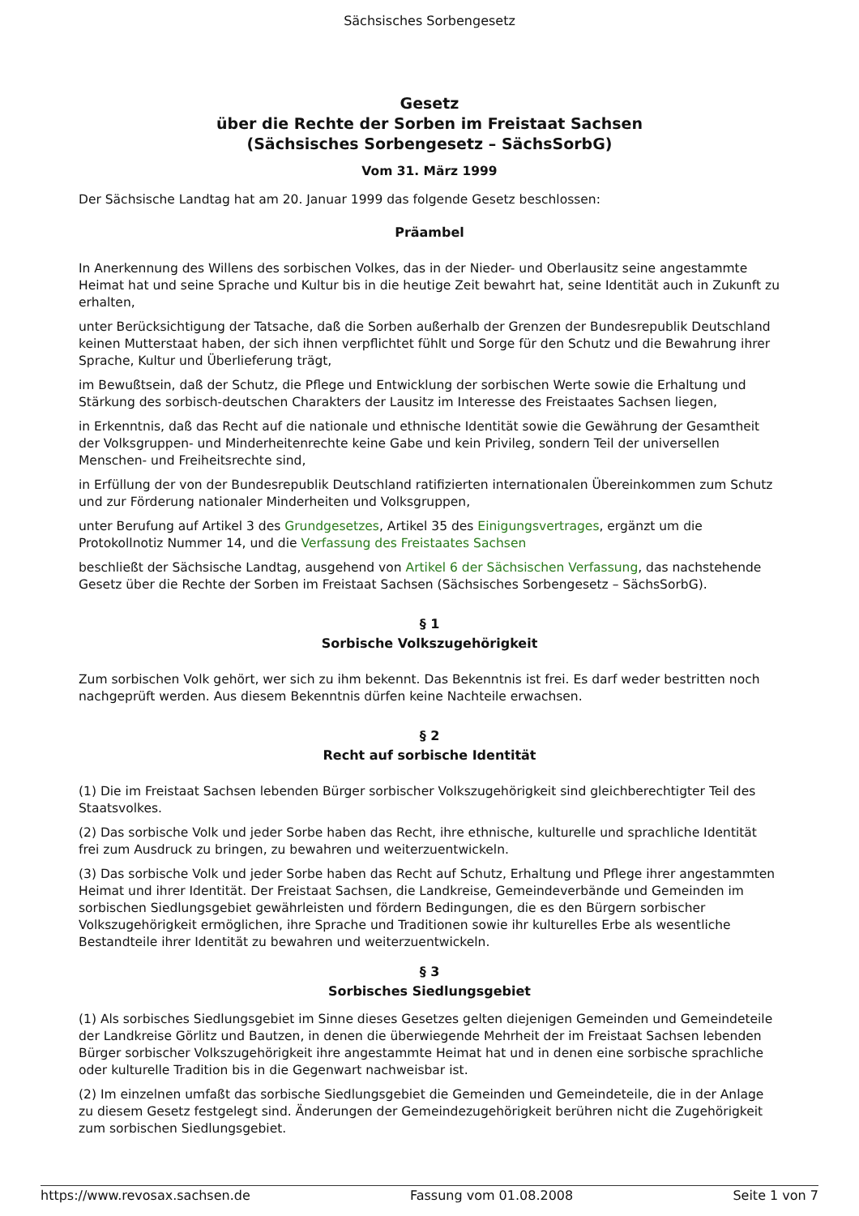Sächsisches Sorbengesetz
Gesetz
über die Rechte der Sorben im Freistaat Sachsen
(Sächsisches Sorbengesetz – SächsSorbG)
Vom 31. März 1999
Der Sächsische Landtag hat am 20. Januar 1999 das folgende Gesetz beschlossen:
Präambel
In Anerkennung des Willens des sorbischen Volkes, das in der Nieder- und Oberlausitz seine angestammte Heimat hat und seine Sprache und Kultur bis in die heutige Zeit bewahrt hat, seine Identität auch in Zukunft zu erhalten,
unter Berücksichtigung der Tatsache, daß die Sorben außerhalb der Grenzen der Bundesrepublik Deutschland keinen Mutterstaat haben, der sich ihnen verpflichtet fühlt und Sorge für den Schutz und die Bewahrung ihrer Sprache, Kultur und Überlieferung trägt,
im Bewußtsein, daß der Schutz, die Pflege und Entwicklung der sorbischen Werte sowie die Erhaltung und Stärkung des sorbisch-deutschen Charakters der Lausitz im Interesse des Freistaates Sachsen liegen,
in Erkenntnis, daß das Recht auf die nationale und ethnische Identität sowie die Gewährung der Gesamtheit der Volksgruppen- und Minderheitenrechte keine Gabe und kein Privileg, sondern Teil der universellen Menschen- und Freiheitsrechte sind,
in Erfüllung der von der Bundesrepublik Deutschland ratifizierten internationalen Übereinkommen zum Schutz und zur Förderung nationaler Minderheiten und Volksgruppen,
unter Berufung auf Artikel 3 des Grundgesetzes, Artikel 35 des Einigungsvertrages, ergänzt um die Protokollnotiz Nummer 14, und die Verfassung des Freistaates Sachsen
beschließt der Sächsische Landtag, ausgehend von Artikel 6 der Sächsischen Verfassung, das nachstehende Gesetz über die Rechte der Sorben im Freistaat Sachsen (Sächsisches Sorbengesetz – SächsSorbG).
§ 1
Sorbische Volkszugehörigkeit
Zum sorbischen Volk gehört, wer sich zu ihm bekennt. Das Bekenntnis ist frei. Es darf weder bestritten noch nachgeprüft werden. Aus diesem Bekenntnis dürfen keine Nachteile erwachsen.
§ 2
Recht auf sorbische Identität
(1) Die im Freistaat Sachsen lebenden Bürger sorbischer Volkszugehörigkeit sind gleichberechtigter Teil des Staatsvolkes.
(2) Das sorbische Volk und jeder Sorbe haben das Recht, ihre ethnische, kulturelle und sprachliche Identität frei zum Ausdruck zu bringen, zu bewahren und weiterzuentwickeln.
(3) Das sorbische Volk und jeder Sorbe haben das Recht auf Schutz, Erhaltung und Pflege ihrer angestammten Heimat und ihrer Identität. Der Freistaat Sachsen, die Landkreise, Gemeindeverbände und Gemeinden im sorbischen Siedlungsgebiet gewährleisten und fördern Bedingungen, die es den Bürgern sorbischer Volkszugehörigkeit ermöglichen, ihre Sprache und Traditionen sowie ihr kulturelles Erbe als wesentliche Bestandteile ihrer Identität zu bewahren und weiterzuentwickeln.
§ 3
Sorbisches Siedlungsgebiet
(1) Als sorbisches Siedlungsgebiet im Sinne dieses Gesetzes gelten diejenigen Gemeinden und Gemeindeteile der Landkreise Görlitz und Bautzen, in denen die überwiegende Mehrheit der im Freistaat Sachsen lebenden Bürger sorbischer Volkszugehörigkeit ihre angestammte Heimat hat und in denen eine sorbische sprachliche oder kulturelle Tradition bis in die Gegenwart nachweisbar ist.
(2) Im einzelnen umfaßt das sorbische Siedlungsgebiet die Gemeinden und Gemeindeteile, die in der Anlage zu diesem Gesetz festgelegt sind. Änderungen der Gemeindezugehörigkeit berühren nicht die Zugehörigkeit zum sorbischen Siedlungsgebiet.
https://www.revosax.sachsen.de Fassung vom 01.08.2008 Seite 1 von 7